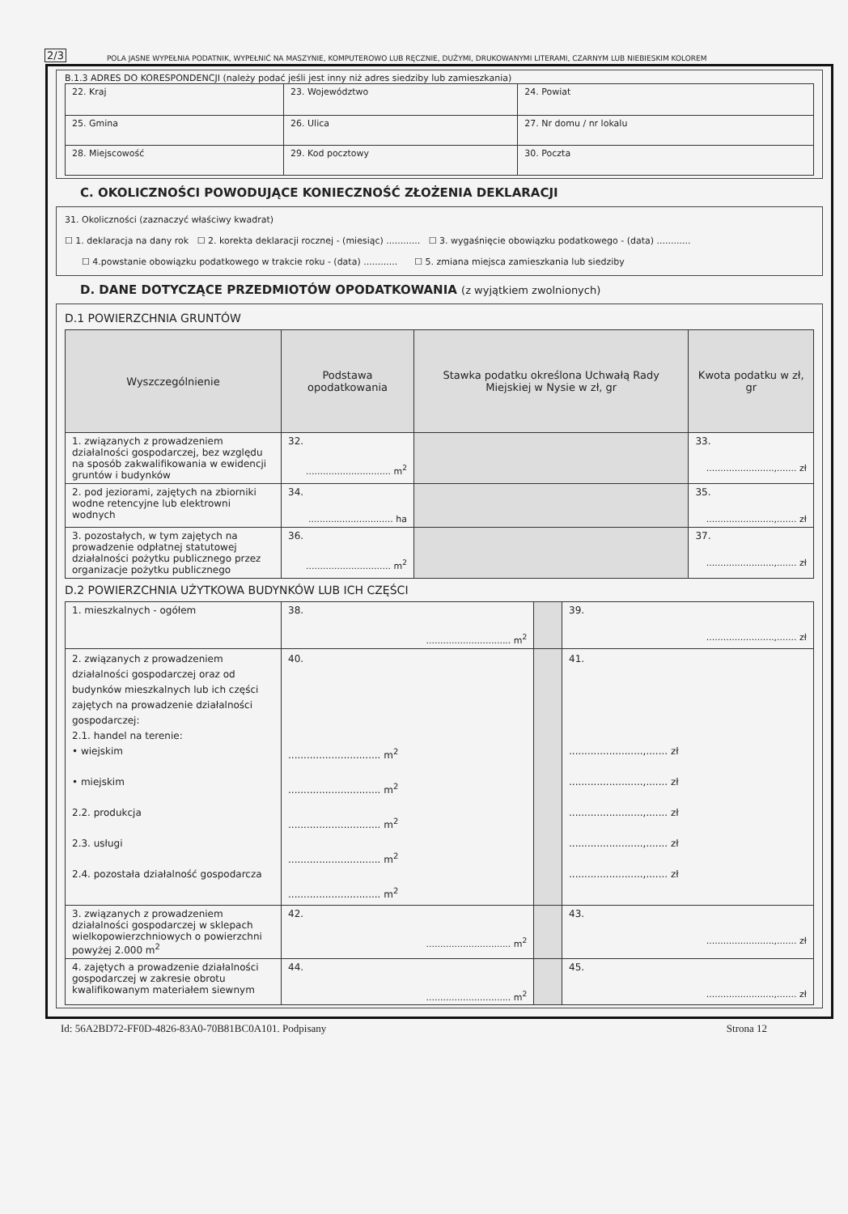2/3 POLA JASNE WYPEŁNIA PODATNIK, WYPEŁNIĆ NA MASZYNIE, KOMPUTEROWO LUB RĘCZNIE, DUŻYMI, DRUKOWANYMI LITERAMI, CZARNYM LUB NIEBIESKIM KOLOREM
B.1.3 ADRES DO KORESPONDENCJI (należy podać jeśli jest inny niż adres siedziby lub zamieszkania)
| 22. Kraj | 23. Województwo | 24. Powiat |
| 25. Gmina | 26. Ulica | 27. Nr domu / nr lokalu |
| 28. Miejscowość | 29. Kod pocztowy | 30. Poczta |
C. OKOLICZNOŚCI POWODUJĄCE KONIECZNOŚĆ ZŁOŻENIA DEKLARACJI
31. Okoliczności (zaznaczyć właściwy kwadrat)
☐ 1. deklaracja na dany rok ☐ 2. korekta deklaracji rocznej - (miesiąc) ............ ☐ 3. wygaśnięcie obowiązku podatkowego - (data) ............
☐ 4.powstanie obowiązku podatkowego w trakcie roku - (data) ............ ☐ 5. zmiana miejsca zamieszkania lub siedziby
D. DANE DOTYCZĄCE PRZEDMIOTÓW OPODATKOWANIA (z wyjątkiem zwolnionych)
D.1 POWIERZCHNIA GRUNTÓW
| Wyszczególnienie | Podstawa opodatkowania | Stawka podatku określona Uchwałą Rady Miejskiej w Nysie w zł, gr | Kwota podatku w zł, gr |
| --- | --- | --- | --- |
| 1. związanych z prowadzeniem działalności gospodarczej, bez względu na sposób zakwalifikowania w ewidencji gruntów i budynków | 32. .............................. m<sup>2</sup> | | 33. ........................,....... zł |
| 2. pod jeziorami, zajętych na zbiorniki wodne retencyjne lub elektrowni wodnych | 34. .............................. ha | | 35. ........................,....... zł |
| 3. pozostałych, w tym zajętych na prowadzenie odpłatnej statutowej działalności pożytku publicznego przez organizacje pożytku publicznego | 36. .............................. m<sup>2</sup> | | 37. ........................,....... zł |
D.2 POWIERZCHNIA UŻYTKOWA BUDYNKÓW LUB ICH CZĘŚCI
| 1. mieszkalnych - ogółem | 38. .............................. m<sup>2</sup> | | 39. ........................,....... zł |
| 2. związanych z prowadzeniem działalności gospodarczej oraz od budynków mieszkalnych lub ich części zajętych na prowadzenie działalności gospodarczej: 2.1. handel na terenie: • wiejskim • miejskim 2.2. produkcja 2.3. usługi 2.4. pozostała działalność gospodarcza | 40. .............................. m<sup>2</sup> .............................. m<sup>2</sup> .............................. m<sup>2</sup> .............................. m<sup>2</sup> .............................. m<sup>2</sup> | | 41. ........................,....... zł ........................,....... zł ........................,....... zł ........................,....... zł ........................,....... zł |
| 3. związanych z prowadzeniem działalności gospodarczej w sklepach wielkopowierzchniowych o powierzchni powyżej 2.000 m<sup>2</sup> | 42. .............................. m<sup>2</sup> | | 43. ........................,....... zł |
| 4. zajętych a prowadzenie działalności gospodarczej w zakresie obrotu kwalifikowanym materiałem siewnym | 44. .............................. m<sup>2</sup> | | 45. ........................,....... zł |
Id: 56A2BD72-FF0D-4826-83A0-70B81BC0A101. Podpisany Strona 12